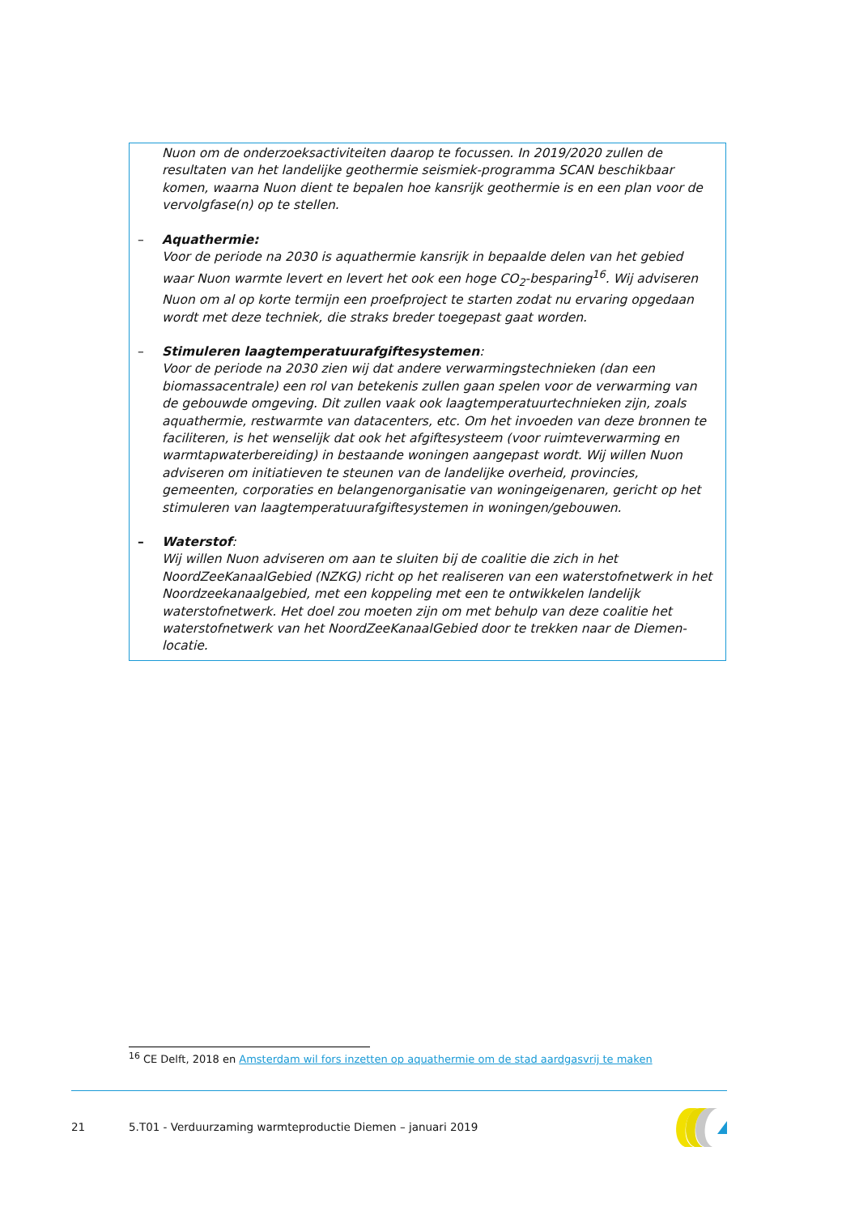Nuon om de onderzoeksactiviteiten daarop te focussen. In 2019/2020 zullen de resultaten van het landelijke geothermie seismiek-programma SCAN beschikbaar komen, waarna Nuon dient te bepalen hoe kansrijk geothermie is en een plan voor de vervolgfase(n) op te stellen.
– Aquathermie:
Voor de periode na 2030 is aquathermie kansrijk in bepaalde delen van het gebied waar Nuon warmte levert en levert het ook een hoge CO<sub>2</sub>-besparing<sup>16</sup>. Wij adviseren Nuon om al op korte termijn een proefproject te starten zodat nu ervaring opgedaan wordt met deze techniek, die straks breder toegepast gaat worden.
– Stimuleren laagtemperatuurafgiftesystemen:
Voor de periode na 2030 zien wij dat andere verwarmingstechnieken (dan een biomassacentrale) een rol van betekenis zullen gaan spelen voor de verwarming van de gebouwde omgeving. Dit zullen vaak ook laagtemperatuurtechnieken zijn, zoals aquathermie, restwarmte van datacenters, etc. Om het invoeden van deze bronnen te faciliteren, is het wenselijk dat ook het afgiftesysteem (voor ruimteverwarming en warmtapwaterbereiding) in bestaande woningen aangepast wordt. Wij willen Nuon adviseren om initiatieven te steunen van de landelijke overheid, provincies, gemeenten, corporaties en belangenorganisatie van woningeigenaren, gericht op het stimuleren van laagtemperatuurafgiftesystemen in woningen/gebouwen.
– Waterstof:
Wij willen Nuon adviseren om aan te sluiten bij de coalitie die zich in het NoordZeeKanaalGebied (NZKG) richt op het realiseren van een waterstofnetwerk in het Noordzeekanaalgebied, met een koppeling met een te ontwikkelen landelijk waterstofnetwerk. Het doel zou moeten zijn om met behulp van deze coalitie het waterstofnetwerk van het NoordZeeKanaalGebied door te trekken naar de Diemen-locatie.
<sup>16</sup> CE Delft, 2018 en Amsterdam wil fors inzetten op aquathermie om de stad aardgasvrij te maken
21 5.T01 - Verduurzaming warmteproductie Diemen – januari 2019